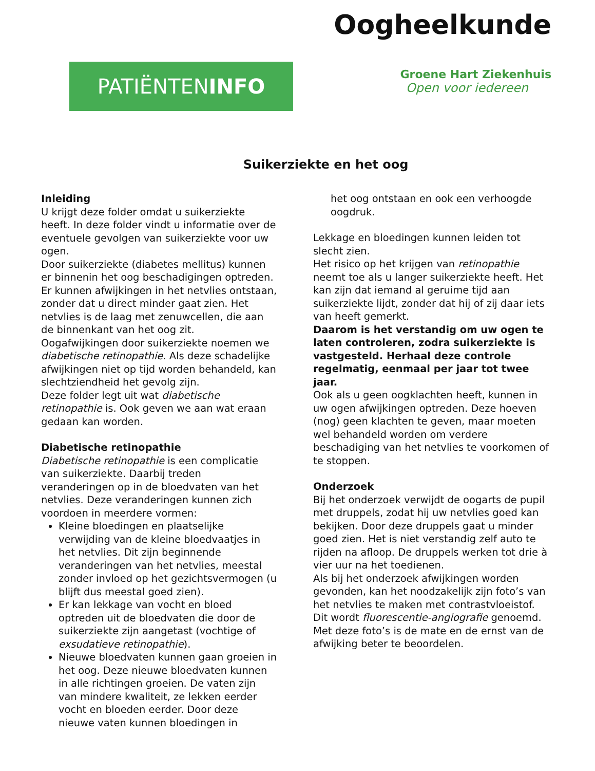Oogheelkunde
PATIËNTENINFO
Groene Hart Ziekenhuis
Open voor iedereen
Suikerziekte en het oog
Inleiding
U krijgt deze folder omdat u suikerziekte heeft. In deze folder vindt u informatie over de eventuele gevolgen van suikerziekte voor uw ogen.
Door suikerziekte (diabetes mellitus) kunnen er binnenin het oog beschadigingen optreden. Er kunnen afwijkingen in het netvlies ontstaan, zonder dat u direct minder gaat zien. Het netvlies is de laag met zenuwcellen, die aan de binnenkant van het oog zit.
Oogafwijkingen door suikerziekte noemen we diabetische retinopathie. Als deze schadelijke afwijkingen niet op tijd worden behandeld, kan slechtziendheid het gevolg zijn.
Deze folder legt uit wat diabetische retinopathie is. Ook geven we aan wat eraan gedaan kan worden.
Diabetische retinopathie
Diabetische retinopathie is een complicatie van suikerziekte. Daarbij treden veranderingen op in de bloedvaten van het netvlies. Deze veranderingen kunnen zich voordoen in meerdere vormen:
Kleine bloedingen en plaatselijke verwijding van de kleine bloedvaatjes in het netvlies. Dit zijn beginnende veranderingen van het netvlies, meestal zonder invloed op het gezichtsvermogen (u blijft dus meestal goed zien).
Er kan lekkage van vocht en bloed optreden uit de bloedvaten die door de suikerziekte zijn aangetast (vochtige of exsudatieve retinopathie).
Nieuwe bloedvaten kunnen gaan groeien in het oog. Deze nieuwe bloedvaten kunnen in alle richtingen groeien. De vaten zijn van mindere kwaliteit, ze lekken eerder vocht en bloeden eerder. Door deze nieuwe vaten kunnen bloedingen in
het oog ontstaan en ook een verhoogde oogdruk.
Lekkage en bloedingen kunnen leiden tot slecht zien.
Het risico op het krijgen van retinopathie neemt toe als u langer suikerziekte heeft. Het kan zijn dat iemand al geruime tijd aan suikerziekte lijdt, zonder dat hij of zij daar iets van heeft gemerkt.
Daarom is het verstandig om uw ogen te laten controleren, zodra suikerziekte is vastgesteld. Herhaal deze controle regelmatig, eenmaal per jaar tot twee jaar.
Ook als u geen oogklachten heeft, kunnen in uw ogen afwijkingen optreden. Deze hoeven (nog) geen klachten te geven, maar moeten wel behandeld worden om verdere beschadiging van het netvlies te voorkomen of te stoppen.
Onderzoek
Bij het onderzoek verwijdt de oogarts de pupil met druppels, zodat hij uw netvlies goed kan bekijken. Door deze druppels gaat u minder goed zien. Het is niet verstandig zelf auto te rijden na afloop. De druppels werken tot drie à vier uur na het toedienen.
Als bij het onderzoek afwijkingen worden gevonden, kan het noodzakelijk zijn foto’s van het netvlies te maken met contrastvloeistof. Dit wordt fluorescentie-angiografie genoemd. Met deze foto’s is de mate en de ernst van de afwijking beter te beoordelen.